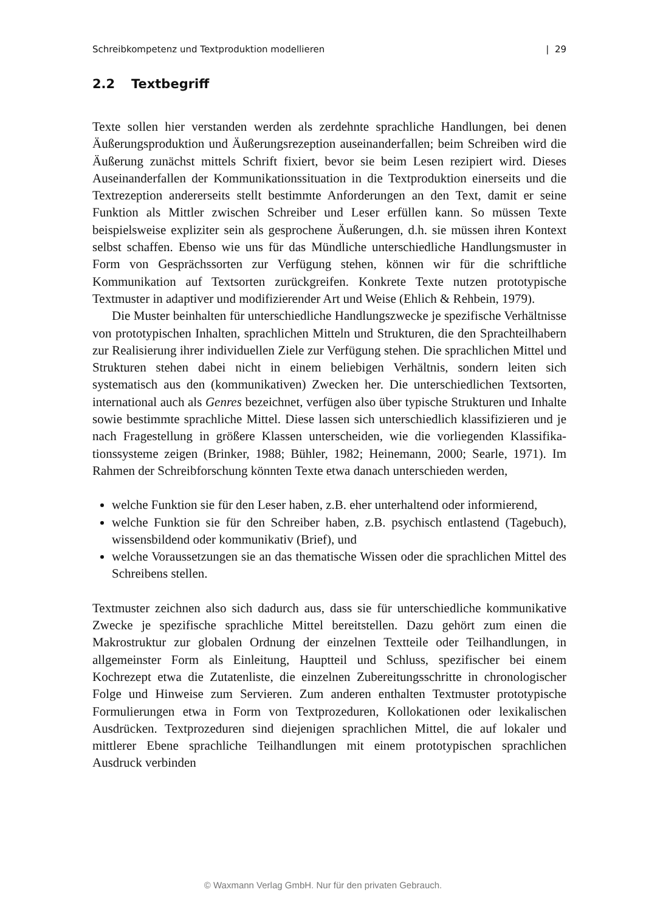Schreibkompetenz und Textproduktion modellieren | 29
2.2 Textbegriff
Texte sollen hier verstanden werden als zerdehnte sprachliche Handlungen, bei denen Äußerungsproduktion und Äußerungsrezeption auseinanderfallen; beim Schreiben wird die Äußerung zunächst mittels Schrift fixiert, bevor sie beim Lesen rezipiert wird. Dieses Auseinanderfallen der Kommunikationssituation in die Textproduktion einerseits und die Textrezeption andererseits stellt bestimmte Anforderungen an den Text, damit er seine Funktion als Mittler zwischen Schrei­ber und Leser erfüllen kann. So müssen Texte beispielsweise expliziter sein als gesprochene Äußerungen, d.h. sie müssen ihren Kontext selbst schaffen. Ebenso wie uns für das Mündliche unterschiedliche Handlungsmuster in Form von Ge­sprächssorten zur Verfügung stehen, können wir für die schriftliche Kommunika­tion auf Textsorten zurückgreifen. Konkrete Texte nutzen prototypische Textmus­ter in adaptiver und modifizierender Art und Weise (Ehlich & Rehbein, 1979).
Die Muster beinhalten für unterschiedliche Handlungszwecke je spezifische Verhältnisse von prototypischen Inhalten, sprachlichen Mitteln und Strukturen, die den Sprachteilhabern zur Realisierung ihrer individuellen Ziele zur Verfügung stehen. Die sprachlichen Mittel und Strukturen stehen dabei nicht in einem be­liebigen Verhältnis, sondern leiten sich systematisch aus den (kommunikativen) Zwecken her. Die unterschiedlichen Textsorten, international auch als Genres bezeichnet, verfügen also über typische Strukturen und Inhalte sowie bestimm­te sprachliche Mittel. Diese lassen sich unterschiedlich klassifizieren und je nach Fragestellung in größere Klassen unterscheiden, wie die vorliegenden Klassifika­tionssysteme zeigen (Brinker, 1988; Bühler, 1982; Heinemann, 2000; Searle, 1971). Im Rahmen der Schreibforschung könnten Texte etwa danach unterschieden wer­den,
welche Funktion sie für den Leser haben, z.B. eher unterhaltend oder infor­mierend,
welche Funktion sie für den Schreiber haben, z.B. psychisch entlastend (Tage­buch), wissensbildend oder kommunikativ (Brief), und
welche Voraussetzungen sie an das thematische Wissen oder die sprachlichen Mittel des Schreibens stellen.
Textmuster zeichnen also sich dadurch aus, dass sie für unterschiedliche kom­munikative Zwecke je spezifische sprachliche Mittel bereitstellen. Dazu gehört zum einen die Makrostruktur zur globalen Ordnung der einzelnen Textteile oder Teilhandlungen, in allgemeinster Form als Einleitung, Hauptteil und Schluss, spezifischer bei einem Kochrezept etwa die Zutatenliste, die einzelnen Zube­reitungsschritte in chronologischer Folge und Hinweise zum Servieren. Zum anderen enthalten Textmuster prototypische Formulierungen etwa in Form von Textprozeduren, Kollokationen oder lexikalischen Ausdrücken. Textprozeduren sind diejenigen sprachlichen Mittel, die auf lokaler und mittlerer Ebene sprachli­che Teilhandlungen mit einem prototypischen sprachlichen Ausdruck verbinden
© Waxmann Verlag GmbH. Nur für den privaten Gebrauch.